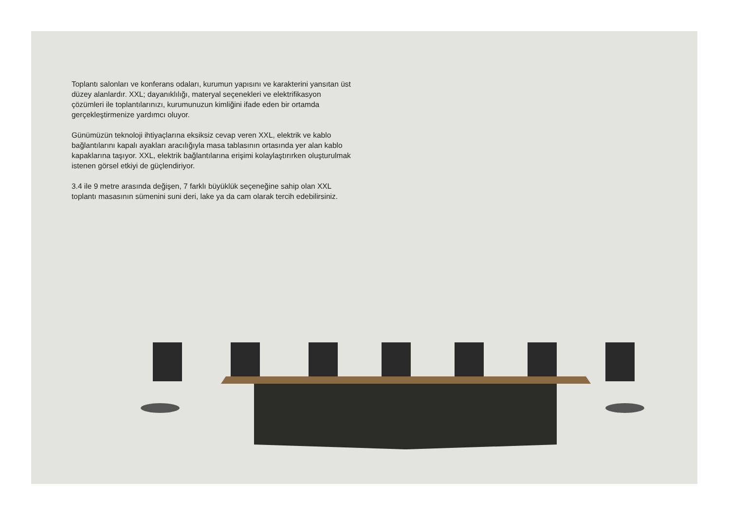Toplantı salonları ve konferans odaları, kurumun yapısını ve karakterini yansıtan üst düzey alanlardır. XXL; dayanıklılığı, materyal seçenekleri ve elektrifikasyon çözümleri ile toplantılarınızı, kurumunuzun kimliğini ifade eden bir ortamda gerçekleştirmenize yardımcı oluyor.
Günümüzün teknoloji ihtiyaçlarına eksiksiz cevap veren XXL, elektrik ve kablo bağlantılarını kapalı ayakları aracılığıyla masa tablasının ortasında yer alan kablo kapaklarına taşıyor. XXL, elektrik bağlantılarına erişimi kolaylaştırırken oluşturulmak istenen görsel etkiyi de güçlendiriyor.
3.4 ile 9 metre arasında değişen, 7 farklı büyüklük seçeneğine sahip olan XXL toplantı masasının sümenini suni deri, lake ya da cam olarak tercih edebilirsiniz.